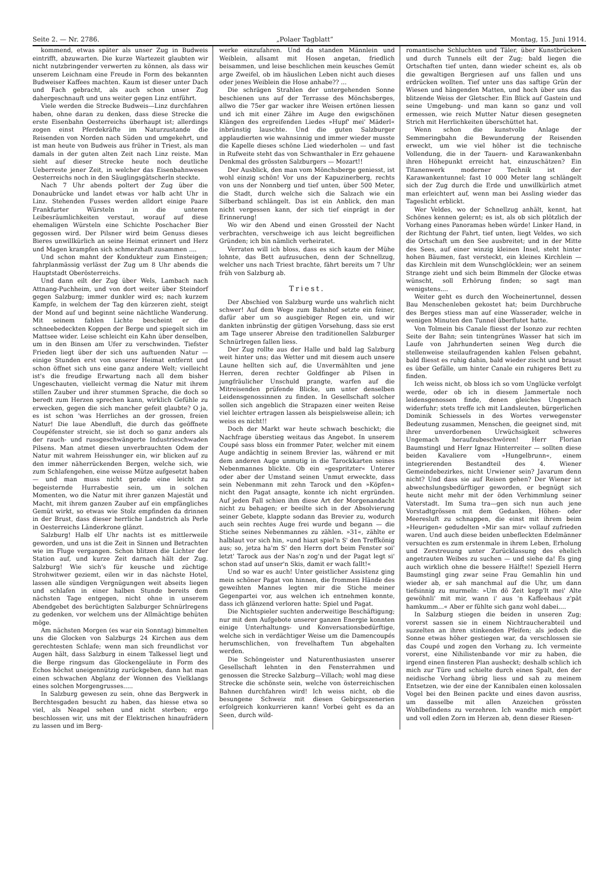Seite 2. — Nr. 2786. „Polaer Tagblatt“Montag, 15. Juni 1914.
kommend, etwas später als unser Zug in Budweis eintrifft, abzuwarten. Die kurze Wartezeit glaubten wir nicht nutzbringender verwerten zu können, als dass wir unserem Leichnam eine Freude in Form des bekannten Budweiser Kaffees machten. Kaum ist dieser unter Dach und Fach gebracht, als auch schon unser Zug dahergeschnauft und uns weiter gegen Linz entführt.
Viele werden die Strecke Budweis—Linz durchfahren haben, ohne daran zu denken, dass diese Strecke die erste Eisenbahn Oesterreichs überhaupt ist; allerdings zogen einst Pferdekräfte im Naturzustande die Reisenden von Norden nach Süden und umgekehrt, und ist man heute von Budweis aus früher in Triest, als man damals in der guten alten Zeit nach Linz reiste. Man sieht auf dieser Strecke heute noch deutliche Ueberreste jener Zeit, in welcher das Eisenbahnwesen Oesterreichs noch in den Säuglingsgätscherln steckte.
Nach 7 Uhr abends poltert der Zug über die Donaubrücke und landet etwas vor halb acht Uhr in Linz. Stehenden Fusses werden alldort einige Paare Frankfurter Würsteln in die unteren Leibesräumlichkeiten verstaut, worauf auf diese ehemaligen Würsteln eine Schichte Poschacher Bier gegossen wird. Der Pilsner wird beim Genuss dieses Bieres unwillkürlich an seine Heimat erinnert und Herz und Magen krampfen sich schmerzhaft zusammen ....
Und schon mahnt der Kondukteur zum Einsteigen; fahrplanmässig verlässt der Zug um 8 Uhr abends die Hauptstadt Oberösterreichs.
Und dann eilt der Zug über Wels, Lambach nach Attnang-Puchheim, und von dort weiter über Steindorf gegen Salzburg; immer dunkler wird es; nach kurzem Kampfe, in welchem der Tag den kürzeren zieht, steigt der Mond auf und beginnt seine nächtliche Wanderung. Mit seinem fahlen Lichte bescheint er die schneebedeckten Koppen der Berge und spiegelt sich im Mattsee wider. Leise schleicht ein Kahn über denselben, um in den Binsen am Ufer zu verschwinden. Tiefster Frieden liegt über der sich uns auftuenden Natur — einige Stunden erst von unserer Heimat entfernt und schon öffnet sich uns eine ganz andere Welt; vielleicht ist's die freudige Erwartung nach all dem bisher Ungeschauten, vielleicht vermag die Natur mit ihrem stillen Zauber und ihrer stummen Sprache, die doch so beredt zum Herzen sprechen kann, wirklich Gefühle zu erwecken, gegen die sich mancher gefeit glaubte? O ja, es ist schon 'was Herrliches an der grossen, freien Natur! Die laue Abendluft, die durch das geöffnete Coupéfenster streicht, sie ist doch so ganz anders als der rauch- und russgeschwängerte Industrieschwaden Pilsens. Man atmet diesen unverbrauchten Odem der Natur mit wahrem Heisshunger ein, wir blicken auf zu den immer näherrückenden Bergen, welche sich, wie zum Schlafengehen, eine weisse Mütze aufgesetzt haben — und man muss nicht gerade eine leicht zu begeisternde Hurrabestie sein, um in solchen Momenten, wo die Natur mit ihrer ganzen Majestät und Macht, mit ihrem ganzen Zauber auf ein empfängliches Gemüt wirkt, so etwas wie Stolz empfinden da drinnen in der Brust, dass dieser herrliche Landstrich als Perle in Oesterreichs Länderkrone glänzt.
Salzburg! Halb elf Uhr nachts ist es mittlerweile geworden, und uns ist die Zeit in Sinnen und Betrachten wie im Fluge vergangen. Schon blitzen die Lichter der Station auf, und kurze Zeit darnach hält der Zug. Salzburg! Wie sich's für keusche und züchtige Strohwitwer geziemt, eilen wir in das nächste Hotel, lassen alle sündigen Vergnügungen weit abseits liegen und schlafen in einer halben Stunde bereits dem nächsten Tage entgegen, nicht ohne in unserem Abendgebet des berüchtigten Salzburger Schnürlregens zu gedenken, vor welchem uns der Allmächtige behüten möge.
Am nächsten Morgen (es war ein Sonntag) bimmelten uns die Glocken von Salzburgs 24 Kirchen aus dem gerechtesten Schlafe; wenn man sich freundlichst vor Augen hält, dass Salzburg in einem Talkessel liegt und die Berge ringsum das Glockengeläute in Form des Echos höchst uneigennützig zurückgeben, dann hat man einen schwachen Abglanz der Wonnen des Vielklangs eines solchen Morgengrusses.....
In Salzburg gewesen zu sein, ohne das Bergwerk in Berchtesgaden besucht zu haben, das hiesse etwa so viel, als Neapel sehen und nicht sterben; ergo beschlossen wir, uns mit der Elektrischen hinaufrädern zu lassen und im Berg-
werke einzufahren. Und da standen Männlein und Weiblein, allsamt mit Hosen angetan, friedlich beisammen, und leise beschlichen mein keusches Gemüt arge Zweifel, ob im häuslichen Leben nicht auch dieses oder jenes Weiblein die Hose anhabe?? ...
Die schrägen Strahlen der untergehenden Sonne beschienen uns auf der Terrasse des Mönchsberges, allwo die 75er gar wacker ihre Weisen ertönen liessen und ich mit einer Zähre im Auge den ewigschönen Klängen des ergreifenden Liedes »Hupf' mei' Mäderl« inbrünstig lauschte. Und die guten Salzburger applaudierten wie wahnsinnig und immer wieder musste die Kapelle dieses schöne Lied wiederholen — und fast in Rufweite steht das von Schwanthaler in Erz gehauene Denkmal des grössten Salzburgers — Mozart!!
Der Ausblick, den man vom Mönchsberge geniesst, ist wohl einzig schön! Vor uns der Kapuzinerberg, rechts von uns der Nonnberg und tief unten, über 500 Meter, die Stadt, durch welche sich die Salzach wie ein Silberband schlängelt. Das ist ein Anblick, den man nicht vergessen kann, der sich tief einprägt in der Erinnerung!
Wo wir den Abend und einen Grossteil der Nacht verbrachten, verschweige ich aus leicht begreiflichen Gründen; ich bin nämlich verheiratet.
Verraten will ich bloss, dass es sich kaum der Mühe lohnte, das Bett aufzusuchen, denn der Schnellzug, welcher uns nach Triest brachte, fährt bereits um 7 Uhr früh von Salzburg ab.
Triest.
Der Abschied von Salzburg wurde uns wahrlich nicht schwer! Auf dem Wege zum Bahnhof setzte ein feiner, dafür aber um so ausgiebiger Regen ein, und wir dankten inbrünstig der gütigen Vorsehung, dass sie erst am Tage unserer Abreise den traditionellen Salzburger Schnürlregen fallen liess.
Der Zug rollte aus der Halle und bald lag Salzburg weit hinter uns; das Wetter und mit diesem auch unsere Laune hellten sich auf, die Unvermählten und jene Herren, deren rechter Goldfinger ab Pilsen in jungfräulicher Unschuld prangte, warfen auf die Mitreisenden prüfende Blicke, um unter denselben Leidensgenossinnen zu finden. In Gesellschaft solcher sollen sich angeblich die Strapazen einer weiten Reise viel leichter ertragen lassen als beispielsweise allein; ich weiss es nicht!!
Doch der Markt war heute schwach beschickt; die Nachfrage überstieg weitaus das Angebot. In unserem Coupé sass bloss ein frommer Pater, welcher mit einem Auge andächtig in seinem Brevier las, während er mit dem anderen Auge unmutig in die Tarockkarten seines Nebenmannes blickte. Ob ein »gespritzter« Unterer oder aber der Umstand seinen Unmut erweckte, dass sein Nebenmann mit zehn Tarock und den »Köpfen« nicht den Pagat ansagte, konnte ich nicht ergründen. Auf jeden Fall schien ihm diese Art der Morgenandacht nicht zu behagen; er beeilte sich in der Absolvierung seiner Gebete, klappte sodann das Brevier zu, wodurch auch sein rechtes Auge frei wurde und begann — die Stiche seines Nebenmannes zu zählen. »31«, zählte er halblaut vor sich hin, »und hiazt spiel'n S' den Treffkönig aus; so, jetza ha'm S' den Herrn dort beim Fenster soi' letzt' Tarock aus der Nas'n zog'n und der Pagat legt si' schon stad auf unser'n Skis, damit er wach fallt!«
Und so war es auch! Unter geistlicher Assistenz ging mein schöner Pagat von hinnen, die frommen Hände des geweihten Mannes legten mir die Stiche meiner Gegenpartei vor, aus welchen ich entnehmen konnte, dass ich glänzend verloren hatte: Spiel und Pagat.
Die Nichtspieler suchten anderweitige Beschäftigung; nur mit dem Aufgebote unserer ganzen Energie konnten einige Unterhaltungs- und Konversationsbedürftige, welche sich in verdächtiger Weise um die Damencoupés herumschlichen, von frevelhaftem Tun abgehalten werden.
Die Schöngeister und Naturenthusiasten unserer Gesellschaft lehnten in den Fensterrahmen und genossen die Strecke Salzburg—Villach; wohl mag diese Strecke die schönste sein, welche von österreichischen Bahnen durchfahren wird! Ich weiss nicht, ob die besungene Schweiz mit diesen Gebirgsszenerien erfolgreich konkurrieren kann! Vorbei geht es da an Seen, durch wild-
romantische Schluchten und Täler, über Kunstbrücken und durch Tunnels eilt der Zug; bald liegen die Ortschaften tief unten, dann wieder scheint es, als ob die gewaltigen Bergriesen auf uns fallen und uns erdrücken wollten. Tief unter uns das saftige Grün der Wiesen und hängenden Matten, und hoch über uns das blitzende Weiss der Gletscher. Ein Blick auf Gastein und seine Umgebung- und man kann so ganz und voll ermessen, wie reich Mutter Natur diesen gesegneten Strich mit Herrlichkeiten überschüttet hat.
Wenn schon die kunstvolle Anlage der Semmeringbahn die Bewunderung der Reisenden erweckt, um wie viel höher ist die technische Vollendung, die in der Tauern- und Karawankenbahn ihren Höhepunkt erreicht hat, einzuschätzen? Ein Titanenwerk moderner Technik ist der Karawankentunnel; fast 10 000 Meter lang schlängelt sich der Zug durch die Erde und unwillkürlich atmet man erleichtert auf, wenn man bei Assling wieder das Tageslicht erblickt.
Wer Veldes, wo der Schnellzug anhält, kennt, hat Schönes kennen gelernt; es ist, als ob sich plötzlich der Vorhang eines Panoramas heben würde! Linker Hand, in der Richtung der Fahrt, tief unten, liegt Veldes, wo sich die Ortschaft um den See ausbreitet; und in der Mitte des Sees, auf einer winzig kleinen Insel, steht hinter hohen Bäumen, fast versteckt, ein kleines Kirchlein — das Kirchlein mit dem Wunschglöcklein; wer an seinem Strange zieht und sich beim Bimmeln der Glocke etwas wünscht, soll Erhörung finden; so sagt man wenigstens....
Weiter geht es durch den Wocheinertunnel, dessen Bau Menschenleben gekostet hat; beim Durchbruche des Berges stiess man auf eine Wasserader, welche in wenigen Minuten den Tunnel überflutet hatte.
Von Tolmein bis Canale fliesst der Isonzo zur rechten Seite der Bahn; sein tintengrünes Wasser hat sich im Laufe von Jahrhunderten seinen Weg durch die stellenweise steilaufragenden kahlen Felsen gebahnt, bald fliesst es ruhig dahin, bald wieder zischt und braust es über Gefälle, um hinter Canale ein ruhigeres Bett zu finden.
Ich weiss nicht, ob bloss ich so vom Unglücke verfolgt werde, oder ob ich in diesem Jammertale noch leidensgenossen finde, denen gleiches Ungemach widerfuhr; stets treffe ich mit Landsleuten, bürgerlichen Dominik Schiessels in des Wortes verwegenster Bedeutung zusammen, Menschen, die geeignet sind, mit ihrer unverdorbenen Urwüchsigkeit schweres Ungemach heraufzubeschwören! Herr Florian Baumstingl und Herr Ignaz Hinterreiter — sollten diese beiden Kavaliere vom »Hungelbrunn«, einem integrierenden Bestandteil des 4. Wiener Gemeindebezirkes, nicht Urwiener sein? Javarum denn nicht? Und dass sie auf Reisen gehen? Der Wiener ist abwechslungsbedürftiger geworden, er begnügt sich heute nicht mehr mit der öden Verhimmlung seiner Vaterstadt. Im Suma tra—gen sich nun auch jene Vorstadtgrössen mit dem Gedanken, Höhen- oder Meeresluft zu schnappen, die einst mit ihrem beim »Heurigen« gedudelten »Mir san mir« vollauf zufrieden waren. Und auch diese beiden unbefleckten Edelmänner versuchten es zum erstenmale in ihrem Leben, Erholung und Zerstreuung unter Zurücklassung des ehelich angetrauten Weibes zu suchen — und siehe da! Es ging auch wirklich ohne die bessere Hälfte!! Speziell Herrn Baumstingl ging zwar seine Frau Gemahlin hin und wieder ab, er sah manchmal auf die Uhr, um dann tiefsinnig zu murmeln: »Um dö Zeit kepp'lt mei' Alte gewöhnli' mit mir, wann i' aus 'n Kaffeehaus z'pät hamkumm...« Aber er fühlte sich ganz wohl dabei....
In Salzburg stiegen die beiden in unseren Zug; vorerst sassen sie in einem Nichtraucherabteil und suzzelten an ihren stinkenden Pfeifen; als jedoch die Sonne etwas höher gestiegen war, da verschlossen sie das Coupé und zogen den Vorhang zu. Ich vermeinte vorerst, eine Nihilistenbande vor mir zu haben, die irgend einen finsteren Plan ausheckt; deshalb schlich ich mich zur Türe und schielte durch einen Spalt, den der neidische Vorhang übrig liess und sah zu meinem Entsetzen, wie der eine der Kannibalen einen kolossalen Vogel bei den Beinen packte und eines davon ausriss, um dasselbe mit allen Anzeichen grössten Wohlbefindens zu verzehren. Ich wandte mich empört und voll edlen Zorn im Herzen ab, denn dieser Riesen-